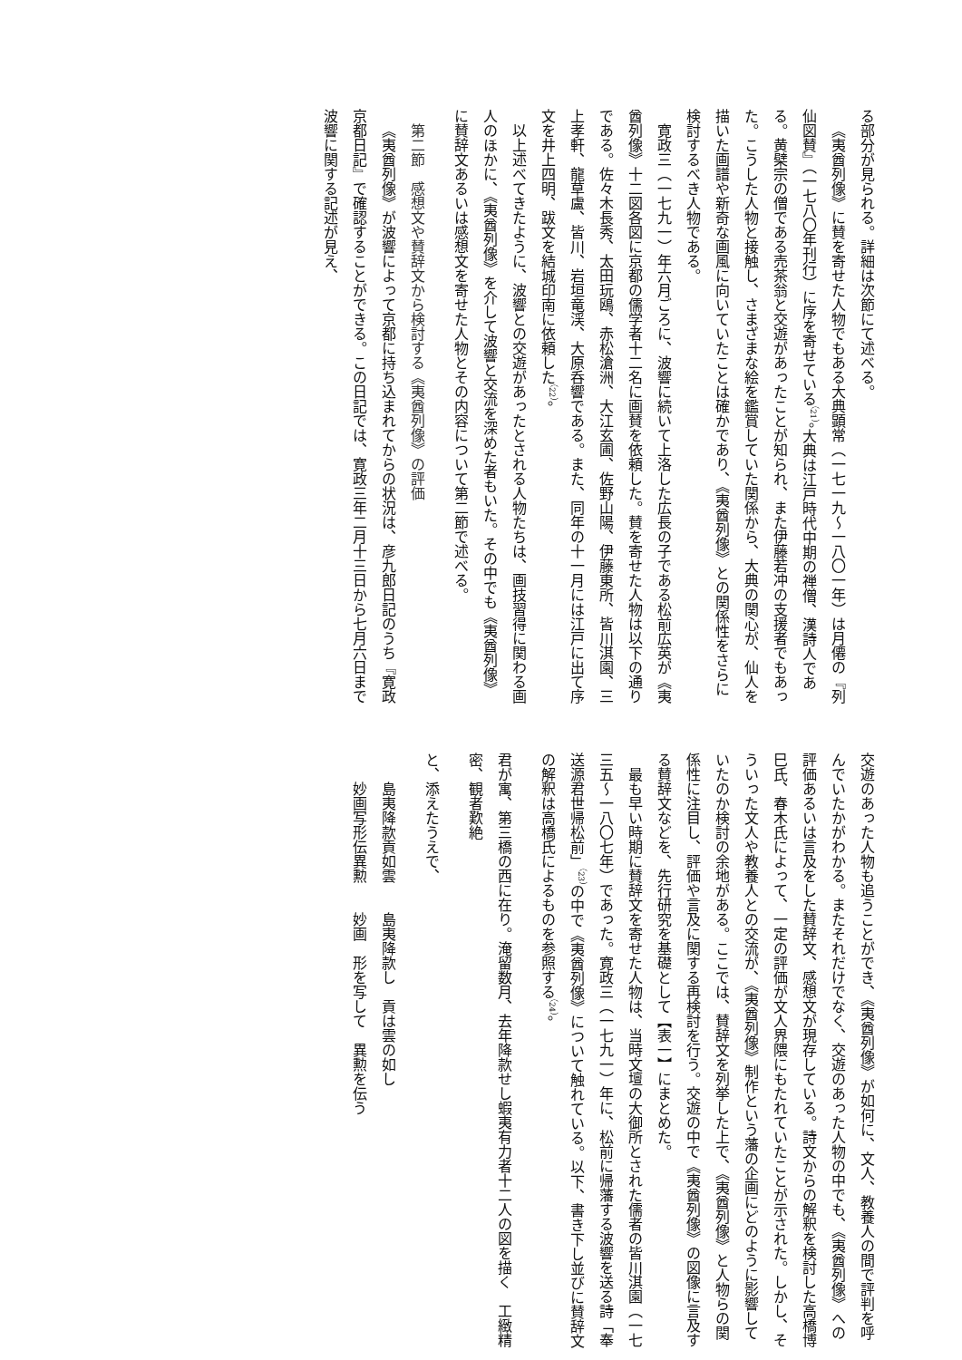る部分が見られる。詳細は次節にて述べる。
《夷酋列像》に賛を寄せた人物でもある大典顕常（一七一九～一八〇一年）は月僊の『列仙図賛』（一七八〇年刊行）に序を寄せている<sup>（21）</sup>。大典は江戸時代中期の禅僧、漢詩人である。黄檗宗の僧である売茶翁と交遊があったことが知られ、また伊藤若冲の支援者でもあった。こうした人物と接触し、さまざまな絵を鑑賞していた関係から、大典の関心が、仙人を描いた画譜や新奇な画風に向いていたことは確かであり、《夷酋列像》との関係性をさらに検討するべき人物である。
寛政三（一七九一）年六月ごろに、波響に続いて上洛した広長の子である松前広英が《夷酋列像》十二図各図に京都の儒学者十二名に画賛を依頼した。賛を寄せた人物は以下の通りである。佐々木長秀、太田玩鴎、赤松滄洲、大江玄圃、佐野山陽、伊藤東所、皆川淇園、三上孝軒、龍草盧、皆川、岩垣竜渓、大原呑響である。また、同年の十一月には江戸に出て序文を井上四明、跋文を結城印南に依頼した<sup>（22）</sup>。
以上述べてきたように、波響との交遊があったとされる人物たちは、画技習得に関わる画人のほかに、《夷酋列像》を介して波響と交流を深めた者もいた。その中でも《夷酋列像》に賛辞文あるいは感想文を寄せた人物とその内容について第二節で述べる。
第二節　感想文や賛辞文から検討する《夷酋列像》の評価
《夷酋列像》が波響によって京都に持ち込まれてからの状況は、彦九郎日記のうち『寛政京都日記』で確認することができる。この日記では、寛政三年二月十三日から七月六日まで波響に関する記述が見え、
交遊のあった人物も追うことができ、《夷酋列像》が如何に、文人、教養人の間で評判を呼んでいたかがわかる。またそれだけでなく、交遊のあった人物の中でも、《夷酋列像》への評価あるいは言及をした賛辞文、感想文が現存している。詩文からの解釈を検討した高橋博巳氏、春木氏によって、一定の評価が文人界隈にもたれていたことが示された。しかし、そういった文人や教養人との交流が、《夷酋列像》制作という藩の企画にどのように影響していたのか検討の余地がある。ここでは、賛辞文を列挙した上で、《夷酋列像》と人物らの関係性に注目し、評価や言及に関する再検討を行う。交遊の中で《夷酋列像》の図像に言及する賛辞文などを、先行研究を基礎として【表一】にまとめた。
最も早い時期に賛辞文を寄せた人物は、当時文壇の大御所とされた儒者の皆川淇園（一七三五～一八〇七年）であった。寛政三（一七九一）年に、松前に帰藩する波響を送る詩「奉送源君世帰松前」<sup>（23）</sup>の中で《夷酋列像》について触れている。以下、書き下し並びに賛辞文の解釈は高橋氏によるものを参照する<sup>（24）</sup>。
君が寓、第三橋の西に在り。淹留数月、去年降款せし蝦夷有力者十二人の図を描く　工緻精密、観者歎絶
と、添えたうえで、
島夷降款貢如雲　　島夷降款し　貢は雲の如し
妙画写形伝異勲　　妙画　形を写して　異勲を伝う